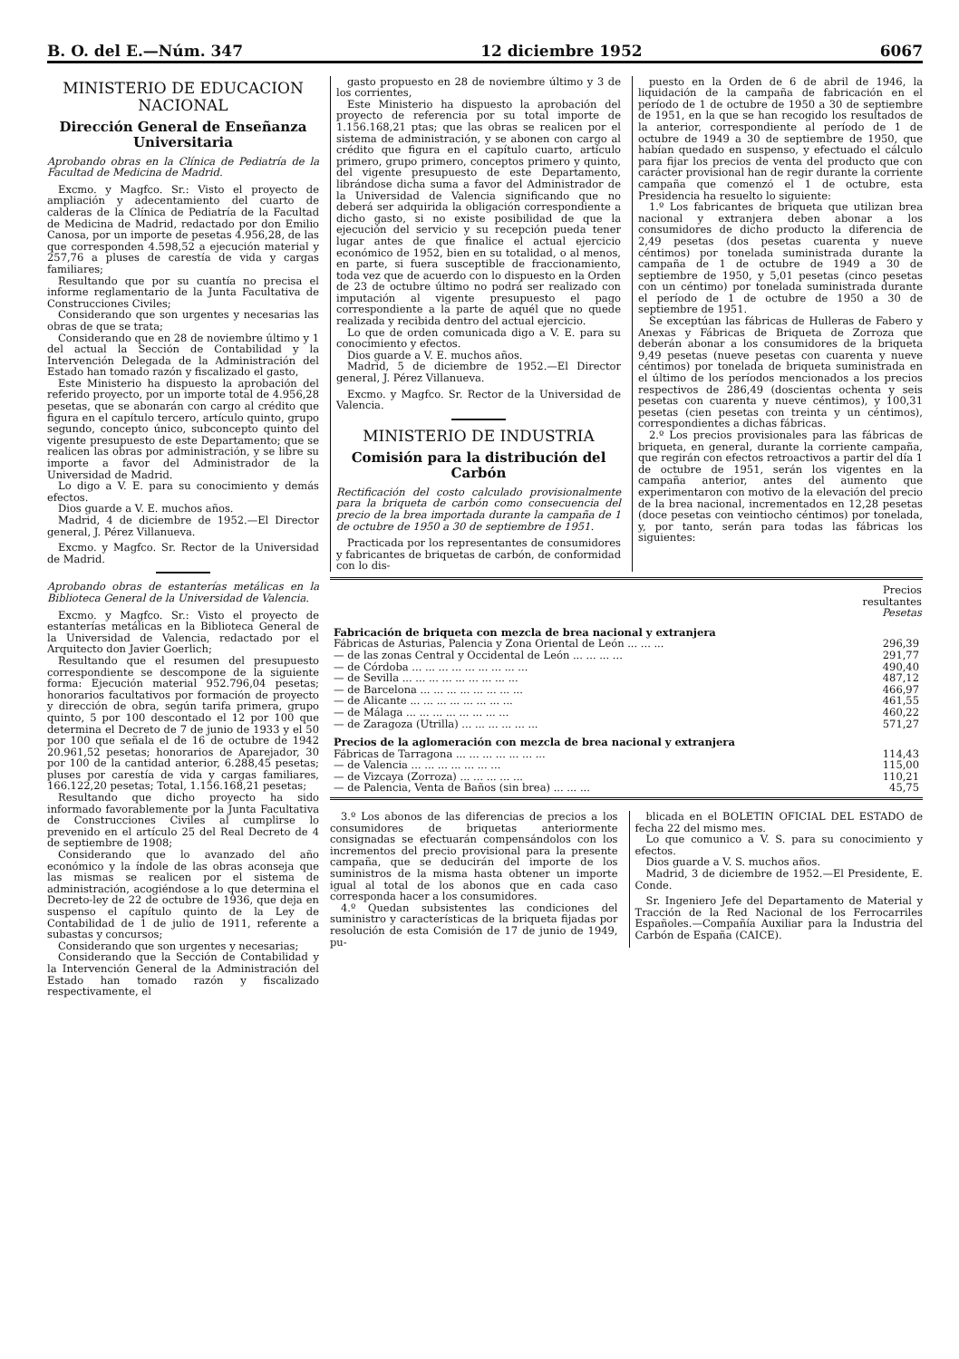B. O. del E.—Núm. 347 12 diciembre 1952 6067
MINISTERIO DE EDUCACION NACIONAL
Dirección General de Enseñanza Universitaria
Aprobando obras en la Clínica de Pediatría de la Facultad de Medicina de Madrid.
Excmo. y Magfco. Sr.: Visto el proyecto de ampliación y adecentamiento del cuarto de calderas de la Clínica de Pediatría de la Facultad de Medicina de Madrid, redactado por don Emilio Canosa, por un importe de pesetas 4.956,28, de las que corresponden 4.598,52 a ejecución material y 257,76 a pluses de carestía de vida y cargas familiares;
Resultando que por su cuantía no precisa el informe reglamentario de la Junta Facultativa de Construcciones Civiles;
Considerando que son urgentes y necesarias las obras de que se trata;
Considerando que en 28 de noviembre último y 1 del actual la Sección de Contabilidad y la Intervención Delegada de la Administración del Estado han tomado razón y fiscalizado el gasto,
Este Ministerio ha dispuesto la aprobación del referido proyecto, por un importe total de 4.956,28 pesetas, que se abonarán con cargo al crédito que figura en el capítulo tercero, artículo quinto, grupo segundo, concepto único, subconcepto quinto del vigente presupuesto de este Departamento; que se realicen las obras por administración, y se libre su importe a favor del Administrador de la Universidad de Madrid.
Lo digo a V. E. para su conocimiento y demás efectos.
Dios guarde a V. E. muchos años.
Madrid, 4 de diciembre de 1952.—El Director general, J. Pérez Villanueva.
Excmo. y Magfco. Sr. Rector de la Universidad de Madrid.
Aprobando obras de estanterías metálicas en la Biblioteca General de la Universidad de Valencia.
Excmo. y Magfco. Sr.: Visto el proyecto de estanterías metálicas en la Biblioteca General de la Universidad de Valencia, redactado por el Arquitecto don Javier Goerlich;
Resultando que el resumen del presupuesto correspondiente se descompone de la siguiente forma: Ejecución material 952.796,04 pesetas; honorarios facultativos por formación de proyecto y dirección de obra, según tarifa primera, grupo quinto, 5 por 100 descontado el 12 por 100 que determina el Decreto de 7 de junio de 1933 y el 50 por 100 que señala el de 16 de octubre de 1942 20.961,52 pesetas; honorarios de Aparejador, 30 por 100 de la cantidad anterior, 6.288,45 pesetas; pluses por carestía de vida y cargas familiares, 166.122,20 pesetas; Total, 1.156.168,21 pesetas;
Resultando que dicho proyecto ha sido informado favorablemente por la Junta Facultativa de Construcciones Civiles al cumplirse lo prevenido en el artículo 25 del Real Decreto de 4 de septiembre de 1908;
Considerando que lo avanzado del año económico y la índole de las obras aconseja que las mismas se realicen por el sistema de administración, acogiéndose a lo que determina el Decreto-ley de 22 de octubre de 1936, que deja en suspenso el capítulo quinto de la Ley de Contabilidad de 1 de julio de 1911, referente a subastas y concursos;
Considerando que son urgentes y necesarias;
Considerando que la Sección de Contabilidad y la Intervención General de la Administración del Estado han tomado razón y fiscalizado respectivamente, el
gasto propuesto en 28 de noviembre último y 3 de los corrientes,
Este Ministerio ha dispuesto la aprobación del proyecto de referencia por su total importe de 1.156.168,21 ptas; que las obras se realicen por el sistema de administración, y se abonen con cargo al crédito que figura en el capítulo cuarto, artículo primero, grupo primero, conceptos primero y quinto, del vigente presupuesto de este Departamento, librándose dicha suma a favor del Administrador de la Universidad de Valencia significando que no deberá ser adquirida la obligación correspondiente a dicho gasto, si no existe posibilidad de que la ejecución del servicio y su recepción pueda tener lugar antes de que finalice el actual ejercicio económico de 1952, bien en su totalidad, o al menos, en parte, si fuera susceptible de fraccionamiento, toda vez que de acuerdo con lo dispuesto en la Orden de 23 de octubre último no podrá ser realizado con imputación al vigente presupuesto el pago correspondiente a la parte de aquél que no quede realizada y recibida dentro del actual ejercicio.
Lo que de orden comunicada digo a V. E. para su conocimiento y efectos.
Dios guarde a V. E. muchos años.
Madrid, 5 de diciembre de 1952.—El Director general, J. Pérez Villanueva.
Excmo. y Magfco. Sr. Rector de la Universidad de Valencia.
MINISTERIO DE INDUSTRIA
Comisión para la distribución del Carbón
Rectificación del costo calculado provisionalmente para la briqueta de carbón como consecuencia del precio de la brea importada durante la campaña de 1 de octubre de 1950 a 30 de septiembre de 1951.
Practicada por los representantes de consumidores y fabricantes de briquetas de carbón, de conformidad con lo dis-
puesto en la Orden de 6 de abril de 1946, la liquidación de la campaña de fabricación en el período de 1 de octubre de 1950 a 30 de septiembre de 1951, en la que se han recogido los resultados de la anterior, correspondiente al período de 1 de octubre de 1949 a 30 de septiembre de 1950, que habían quedado en suspenso, y efectuado el cálculo para fijar los precios de venta del producto que con carácter provisional han de regir durante la corriente campaña que comenzó el 1 de octubre, esta Presidencia ha resuelto lo siguiente:
1.º Los fabricantes de briqueta que utilizan brea nacional y extranjera deben abonar a los consumidores de dicho producto la diferencia de 2,49 pesetas (dos pesetas cuarenta y nueve céntimos) por tonelada suministrada durante la campaña de 1 de octubre de 1949 a 30 de septiembre de 1950, y 5,01 pesetas (cinco pesetas con un céntimo) por tonelada suministrada durante el período de 1 de octubre de 1950 a 30 de septiembre de 1951.
Se exceptúan las fábricas de Hulleras de Fabero y Anexas y Fábricas de Briqueta de Zorroza que deberán abonar a los consumidores de la briqueta 9,49 pesetas (nueve pesetas con cuarenta y nueve céntimos) por tonelada de briqueta suministrada en el último de los períodos mencionados a los precios respectivos de 286,49 (doscientas ochenta y seis pesetas con cuarenta y nueve céntimos), y 100,31 pesetas (cien pesetas con treinta y un céntimos), correspondientes a dichas fábricas.
2.º Los precios provisionales para las fábricas de briqueta, en general, durante la corriente campaña, que regirán con efectos retroactivos a partir del día 1 de octubre de 1951, serán los vigentes en la campaña anterior, antes del aumento que experimentaron con motivo de la elevación del precio de la brea nacional, incrementados en 12,28 pesetas (doce pesetas con veintiocho céntimos) por tonelada, y, por tanto, serán para todas las fábricas los siguientes:
| | Precios resultantes Pesetas |
| --- | --- |
| Fabricación de briqueta con mezcla de brea nacional y extranjera | |
| Fábricas de Asturias, Palencia y Zona Oriental de León ... ... ... | 296,39 |
| — de las zonas Central y Occidental de León ... ... ... ... | 291,77 |
| — de Córdoba ... ... ... ... ... ... ... ... ... | 490,40 |
| — de Sevilla ... ... ... ... ... ... ... ... ... | 487,12 |
| — de Barcelona ... ... ... ... ... ... ... ... | 466,97 |
| — de Alicante ... ... ... ... ... ... ... ... | 461,55 |
| — de Málaga ... ... ... ... ... ... ... ... | 460,22 |
| — de Zaragoza (Utrilla) ... ... ... ... ... ... | 571,27 |
| Precios de la aglomeración con mezcla de brea nacional y extranjera | |
| Fábricas de Tarragona ... ... ... ... ... ... ... | 114,43 |
| — de Valencia ... ... ... ... ... ... ... | 115,00 |
| — de Vizcaya (Zorroza) ... ... ... ... ... | 110,21 |
| — de Palencia, Venta de Baños (sin brea) ... ... ... | 45,75 |
3.º Los abonos de las diferencias de precios a los consumidores de briquetas anteriormente consignadas se efectuarán compensándolos con los incrementos del precio provisional para la presente campaña, que se deducirán del importe de los suministros de la misma hasta obtener un importe igual al total de los abonos que en cada caso corresponda hacer a los consumidores.
4.º Quedan subsistentes las condiciones del suministro y características de la briqueta fijadas por resolución de esta Comisión de 17 de junio de 1949, pu-
blicada en el BOLETIN OFICIAL DEL ESTADO de fecha 22 del mismo mes.
Lo que comunico a V. S. para su conocimiento y efectos.
Dios guarde a V. S. muchos años.
Madrid, 3 de diciembre de 1952.—El Presidente, E. Conde.
Sr. Ingeniero Jefe del Departamento de Material y Tracción de la Red Nacional de los Ferrocarriles Españoles.—Compañía Auxiliar para la Industria del Carbón de España (CAICE).